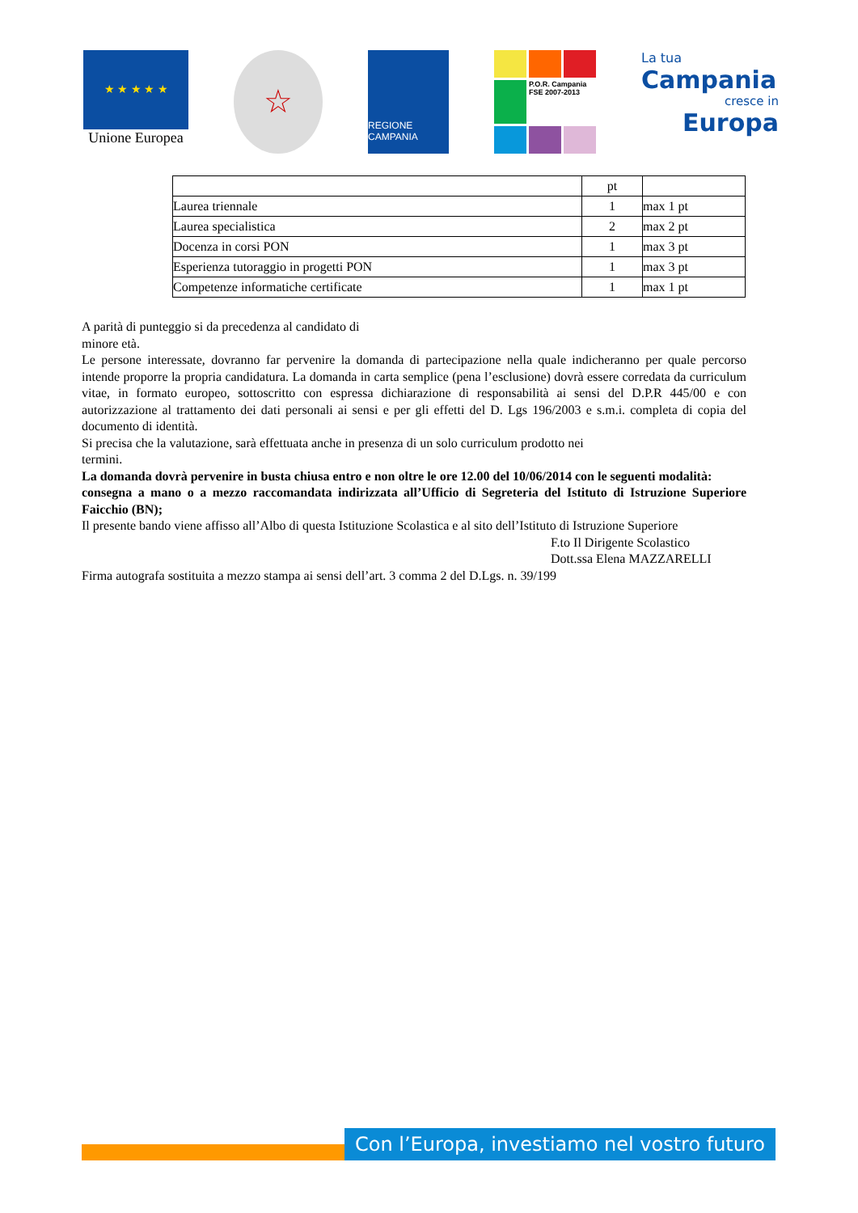★ ★ ★ ★ ★
Unione Europea
☆
REGIONE CAMPANIA
P.O.R. Campania FSE 2007-2013
La tua
Campania
cresce in
Europa
| | pt | |
| --- | --- | --- |
| Laurea triennale | 1 | max 1 pt |
| Laurea specialistica | 2 | max 2 pt |
| Docenza in corsi PON | 1 | max 3 pt |
| Esperienza tutoraggio in progetti PON | 1 | max 3 pt |
| Competenze informatiche certificate | 1 | max 1 pt |
A parità di punteggio si da precedenza al candidato di
minore età.
Le persone interessate, dovranno far pervenire la domanda di partecipazione nella quale indicheranno per quale percorso intende proporre la propria candidatura. La domanda in carta semplice (pena l’esclusione) dovrà essere corredata da curriculum vitae, in formato europeo, sottoscritto con espressa dichiarazione di responsabilità ai sensi del D.P.R 445/00 e con autorizzazione al trattamento dei dati personali ai sensi e per gli effetti del D. Lgs 196/2003 e s.m.i. completa di copia del documento di identità.
Si precisa che la valutazione, sarà effettuata anche in presenza di un solo curriculum prodotto nei
termini.
La domanda dovrà pervenire in busta chiusa entro e non oltre le ore 12.00 del 10/06/2014 con le seguenti modalità:
consegna a mano o a mezzo raccomandata indirizzata all’Ufficio di Segreteria del Istituto di Istruzione Superiore Faicchio (BN);
Il presente bando viene affisso all’Albo di questa Istituzione Scolastica e al sito dell’Istituto di Istruzione Superiore
F.to Il Dirigente Scolastico
Dott.ssa Elena MAZZARELLI
Firma autografa sostituita a mezzo stampa ai sensi dell’art. 3 comma 2 del D.Lgs. n. 39/199
Con l’Europa, investiamo nel vostro futuro